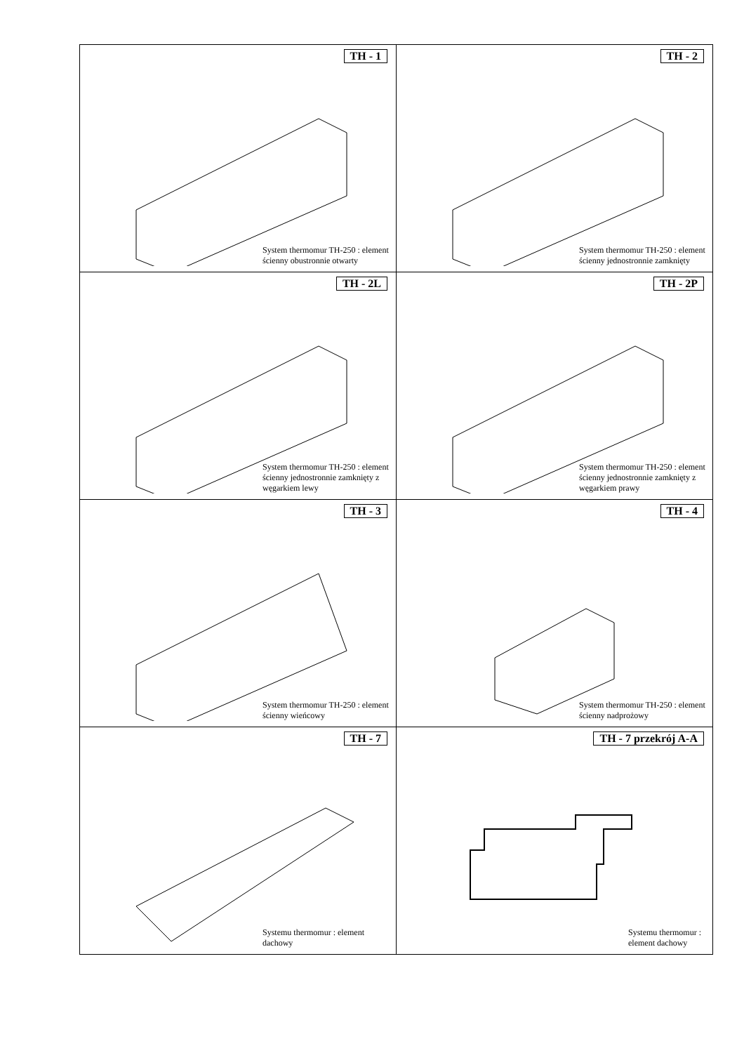| TH - 1 System thermomur TH-250 : element ścienny obustronnie otwarty | TH - 2 System thermomur TH-250 : element ścienny jednostronnie zamknięty |
| TH - 2L System thermomur TH-250 : element ścienny jednostronnie zamknięty z węgarkiem lewy | TH - 2P System thermomur TH-250 : element ścienny jednostronnie zamknięty z węgarkiem prawy |
| TH - 3 System thermomur TH-250 : element ścienny wieńcowy | TH - 4 System thermomur TH-250 : element ścienny nadprożowy |
| TH - 7 Systemu thermomur : element dachowy | TH - 7 przekrój A-A Systemu thermomur : element dachowy |